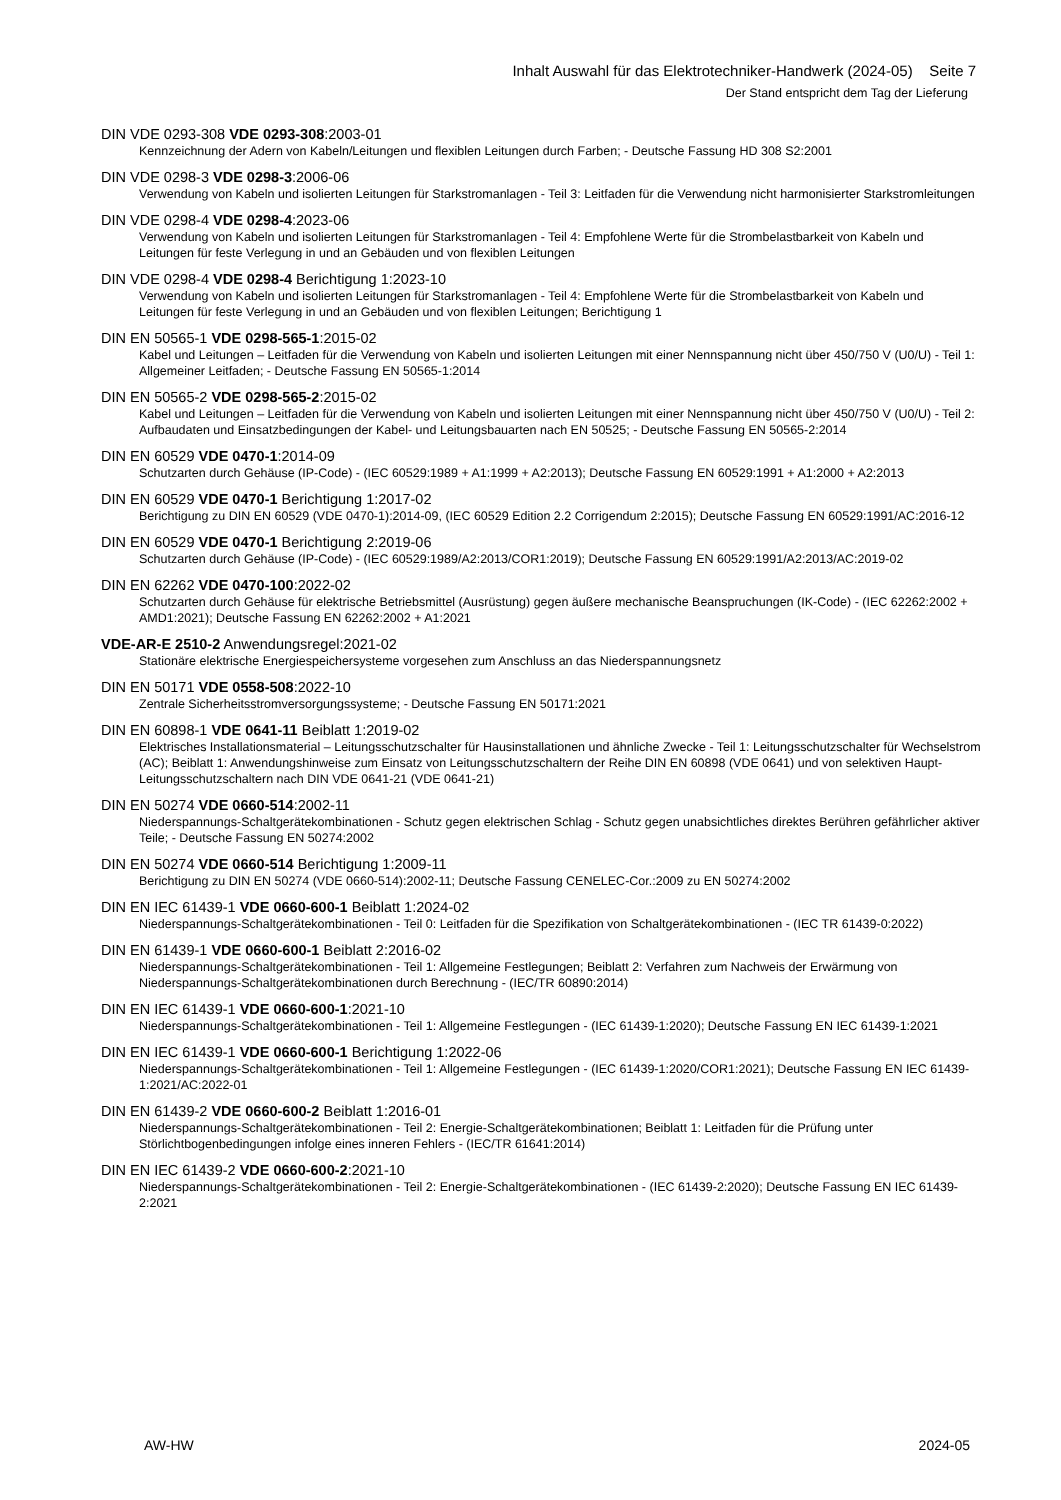Inhalt Auswahl für das Elektrotechniker-Handwerk (2024-05) Seite 7
Der Stand entspricht dem Tag der Lieferung
DIN VDE 0293-308 VDE 0293-308:2003-01
Kennzeichnung der Adern von Kabeln/Leitungen und flexiblen Leitungen durch Farben; - Deutsche Fassung HD 308 S2:2001
DIN VDE 0298-3 VDE 0298-3:2006-06
Verwendung von Kabeln und isolierten Leitungen für Starkstromanlagen - Teil 3: Leitfaden für die Verwendung nicht harmonisierter Starkstromleitungen
DIN VDE 0298-4 VDE 0298-4:2023-06
Verwendung von Kabeln und isolierten Leitungen für Starkstromanlagen - Teil 4: Empfohlene Werte für die Strombelastbarkeit von Kabeln und Leitungen für feste Verlegung in und an Gebäuden und von flexiblen Leitungen
DIN VDE 0298-4 VDE 0298-4 Berichtigung 1:2023-10
Verwendung von Kabeln und isolierten Leitungen für Starkstromanlagen - Teil 4: Empfohlene Werte für die Strombelastbarkeit von Kabeln und Leitungen für feste Verlegung in und an Gebäuden und von flexiblen Leitungen; Berichtigung 1
DIN EN 50565-1 VDE 0298-565-1:2015-02
Kabel und Leitungen – Leitfaden für die Verwendung von Kabeln und isolierten Leitungen mit einer Nennspannung nicht über 450/750 V (U0/U) - Teil 1: Allgemeiner Leitfaden; - Deutsche Fassung EN 50565-1:2014
DIN EN 50565-2 VDE 0298-565-2:2015-02
Kabel und Leitungen – Leitfaden für die Verwendung von Kabeln und isolierten Leitungen mit einer Nennspannung nicht über 450/750 V (U0/U) - Teil 2: Aufbaudaten und Einsatzbedingungen der Kabel- und Leitungsbauarten nach EN 50525; - Deutsche Fassung EN 50565-2:2014
DIN EN 60529 VDE 0470-1:2014-09
Schutzarten durch Gehäuse (IP-Code) - (IEC 60529:1989 + A1:1999 + A2:2013); Deutsche Fassung EN 60529:1991 + A1:2000 + A2:2013
DIN EN 60529 VDE 0470-1 Berichtigung 1:2017-02
Berichtigung zu DIN EN 60529 (VDE 0470-1):2014-09, (IEC 60529 Edition 2.2 Corrigendum 2:2015); Deutsche Fassung EN 60529:1991/AC:2016-12
DIN EN 60529 VDE 0470-1 Berichtigung 2:2019-06
Schutzarten durch Gehäuse (IP-Code) - (IEC 60529:1989/A2:2013/COR1:2019); Deutsche Fassung EN 60529:1991/A2:2013/AC:2019-02
DIN EN 62262 VDE 0470-100:2022-02
Schutzarten durch Gehäuse für elektrische Betriebsmittel (Ausrüstung) gegen äußere mechanische Beanspruchungen (IK-Code) - (IEC 62262:2002 + AMD1:2021); Deutsche Fassung EN 62262:2002 + A1:2021
VDE-AR-E 2510-2 Anwendungsregel:2021-02
Stationäre elektrische Energiespeichersysteme vorgesehen zum Anschluss an das Niederspannungsnetz
DIN EN 50171 VDE 0558-508:2022-10
Zentrale Sicherheitsstromversorgungssysteme; - Deutsche Fassung EN 50171:2021
DIN EN 60898-1 VDE 0641-11 Beiblatt 1:2019-02
Elektrisches Installationsmaterial – Leitungsschutzschalter für Hausinstallationen und ähnliche Zwecke - Teil 1: Leitungsschutzschalter für Wechselstrom (AC); Beiblatt 1: Anwendungshinweise zum Einsatz von Leitungsschutzschaltern der Reihe DIN EN 60898 (VDE 0641) und von selektiven Haupt-Leitungsschutzschaltern nach DIN VDE 0641-21 (VDE 0641-21)
DIN EN 50274 VDE 0660-514:2002-11
Niederspannungs-Schaltgerätekombinationen - Schutz gegen elektrischen Schlag - Schutz gegen unabsichtliches direktes Berühren gefährlicher aktiver Teile; - Deutsche Fassung EN 50274:2002
DIN EN 50274 VDE 0660-514 Berichtigung 1:2009-11
Berichtigung zu DIN EN 50274 (VDE 0660-514):2002-11; Deutsche Fassung CENELEC-Cor.:2009 zu EN 50274:2002
DIN EN IEC 61439-1 VDE 0660-600-1 Beiblatt 1:2024-02
Niederspannungs-Schaltgerätekombinationen - Teil 0: Leitfaden für die Spezifikation von Schaltgerätekombinationen - (IEC TR 61439-0:2022)
DIN EN 61439-1 VDE 0660-600-1 Beiblatt 2:2016-02
Niederspannungs-Schaltgerätekombinationen - Teil 1: Allgemeine Festlegungen; Beiblatt 2: Verfahren zum Nachweis der Erwärmung von Niederspannungs-Schaltgerätekombinationen durch Berechnung - (IEC/TR 60890:2014)
DIN EN IEC 61439-1 VDE 0660-600-1:2021-10
Niederspannungs-Schaltgerätekombinationen - Teil 1: Allgemeine Festlegungen - (IEC 61439-1:2020); Deutsche Fassung EN IEC 61439-1:2021
DIN EN IEC 61439-1 VDE 0660-600-1 Berichtigung 1:2022-06
Niederspannungs-Schaltgerätekombinationen - Teil 1: Allgemeine Festlegungen - (IEC 61439-1:2020/COR1:2021); Deutsche Fassung EN IEC 61439-1:2021/AC:2022-01
DIN EN 61439-2 VDE 0660-600-2 Beiblatt 1:2016-01
Niederspannungs-Schaltgerätekombinationen - Teil 2: Energie-Schaltgerätekombinationen; Beiblatt 1: Leitfaden für die Prüfung unter Störlichtbogenbedingungen infolge eines inneren Fehlers - (IEC/TR 61641:2014)
DIN EN IEC 61439-2 VDE 0660-600-2:2021-10
Niederspannungs-Schaltgerätekombinationen - Teil 2: Energie-Schaltgerätekombinationen - (IEC 61439-2:2020); Deutsche Fassung EN IEC 61439-2:2021
AW-HW 2024-05